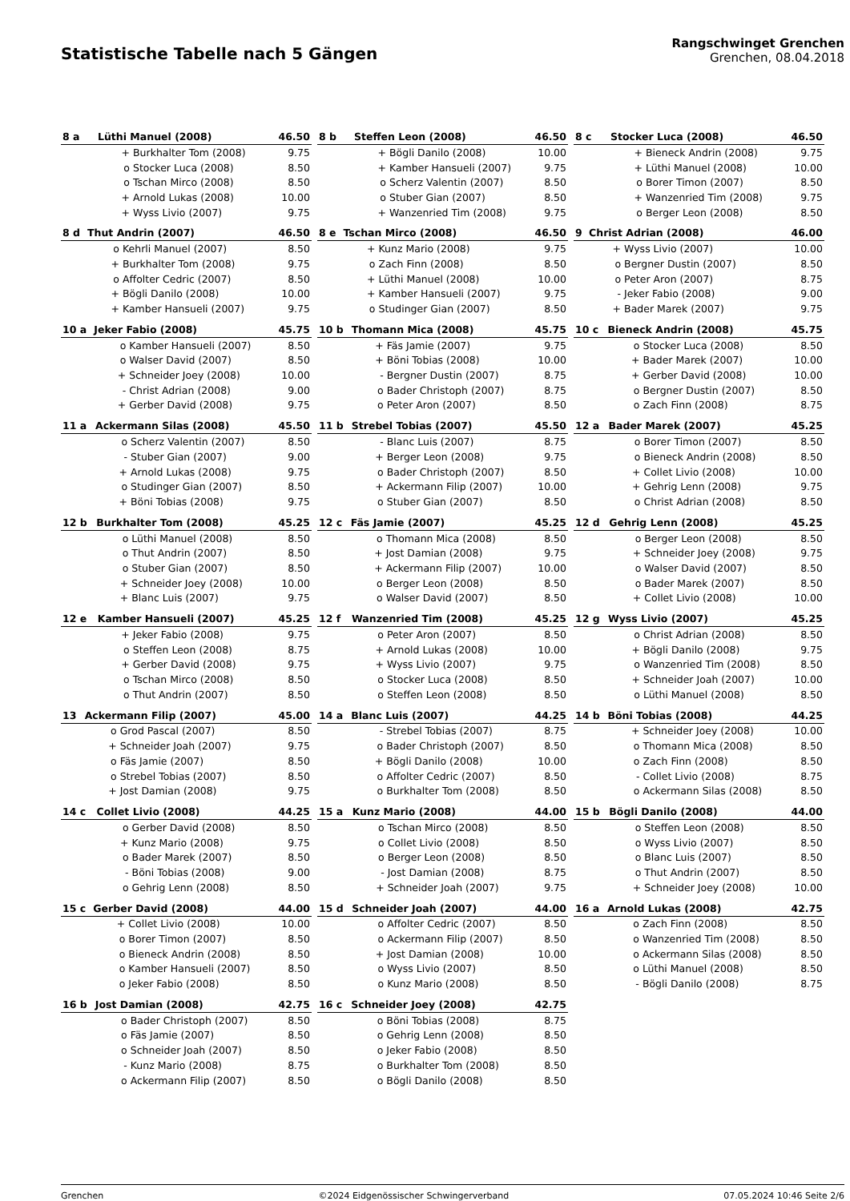Statistische Tabelle nach 5 Gängen
Rangschwinget Grenchen
Grenchen, 08.04.2018
| 8 a | Lüthi Manuel (2008) | | 46.50 |
| --- | --- | --- | --- |
| | + | Burkhalter Tom (2008) | 9.75 |
| | o | Stocker Luca (2008) | 8.50 |
| | o | Tschan Mirco (2008) | 8.50 |
| | + | Arnold Lukas (2008) | 10.00 |
| | + | Wyss Livio (2007) | 9.75 |
| 8 b | Steffen Leon (2008) | | 46.50 |
| --- | --- | --- | --- |
| | + | Bögli Danilo (2008) | 10.00 |
| | + | Kamber Hansueli (2007) | 9.75 |
| | o | Scherz Valentin (2007) | 8.50 |
| | o | Stuber Gian (2007) | 8.50 |
| | + | Wanzenried Tim (2008) | 9.75 |
| 8 c | Stocker Luca (2008) | | 46.50 |
| --- | --- | --- | --- |
| | + | Bieneck Andrin (2008) | 9.75 |
| | + | Lüthi Manuel (2008) | 10.00 |
| | o | Borer Timon (2007) | 8.50 |
| | + | Wanzenried Tim (2008) | 9.75 |
| | o | Berger Leon (2008) | 8.50 |
| 8 d | Thut Andrin (2007) | | 46.50 |
| --- | --- | --- | --- |
| | o | Kehrli Manuel (2007) | 8.50 |
| | + | Burkhalter Tom (2008) | 9.75 |
| | o | Affolter Cedric (2007) | 8.50 |
| | + | Bögli Danilo (2008) | 10.00 |
| | + | Kamber Hansueli (2007) | 9.75 |
| 8 e | Tschan Mirco (2008) | | 46.50 |
| --- | --- | --- | --- |
| | + | Kunz Mario (2008) | 9.75 |
| | o | Zach Finn (2008) | 8.50 |
| | + | Lüthi Manuel (2008) | 10.00 |
| | + | Kamber Hansueli (2007) | 9.75 |
| | o | Studinger Gian (2007) | 8.50 |
| 9 | Christ Adrian (2008) | | 46.00 |
| --- | --- | --- | --- |
| | + | Wyss Livio (2007) | 10.00 |
| | o | Bergner Dustin (2007) | 8.50 |
| | o | Peter Aron (2007) | 8.75 |
| | - | Jeker Fabio (2008) | 9.00 |
| | + | Bader Marek (2007) | 9.75 |
| 10 a | Jeker Fabio (2008) | | 45.75 |
| --- | --- | --- | --- |
| | o | Kamber Hansueli (2007) | 8.50 |
| | o | Walser David (2007) | 8.50 |
| | + | Schneider Joey (2008) | 10.00 |
| | - | Christ Adrian (2008) | 9.00 |
| | + | Gerber David (2008) | 9.75 |
| 10 b | Thomann Mica (2008) | | 45.75 |
| --- | --- | --- | --- |
| | + | Fäs Jamie (2007) | 9.75 |
| | + | Böni Tobias (2008) | 10.00 |
| | - | Bergner Dustin (2007) | 8.75 |
| | o | Bader Christoph (2007) | 8.75 |
| | o | Peter Aron (2007) | 8.50 |
| 10 c | Bieneck Andrin (2008) | | 45.75 |
| --- | --- | --- | --- |
| | o | Stocker Luca (2008) | 8.50 |
| | + | Bader Marek (2007) | 10.00 |
| | + | Gerber David (2008) | 10.00 |
| | o | Bergner Dustin (2007) | 8.50 |
| | o | Zach Finn (2008) | 8.75 |
| 11 a | Ackermann Silas (2008) | | 45.50 |
| --- | --- | --- | --- |
| | o | Scherz Valentin (2007) | 8.50 |
| | - | Stuber Gian (2007) | 9.00 |
| | + | Arnold Lukas (2008) | 9.75 |
| | o | Studinger Gian (2007) | 8.50 |
| | + | Böni Tobias (2008) | 9.75 |
| 11 b | Strebel Tobias (2007) | | 45.50 |
| --- | --- | --- | --- |
| | - | Blanc Luis (2007) | 8.75 |
| | + | Berger Leon (2008) | 9.75 |
| | o | Bader Christoph (2007) | 8.50 |
| | + | Ackermann Filip (2007) | 10.00 |
| | o | Stuber Gian (2007) | 8.50 |
| 12 a | Bader Marek (2007) | | 45.25 |
| --- | --- | --- | --- |
| | o | Borer Timon (2007) | 8.50 |
| | o | Bieneck Andrin (2008) | 8.50 |
| | + | Collet Livio (2008) | 10.00 |
| | + | Gehrig Lenn (2008) | 9.75 |
| | o | Christ Adrian (2008) | 8.50 |
| 12 b | Burkhalter Tom (2008) | | 45.25 |
| --- | --- | --- | --- |
| | o | Lüthi Manuel (2008) | 8.50 |
| | o | Thut Andrin (2007) | 8.50 |
| | o | Stuber Gian (2007) | 8.50 |
| | + | Schneider Joey (2008) | 10.00 |
| | + | Blanc Luis (2007) | 9.75 |
| 12 c | Fäs Jamie (2007) | | 45.25 |
| --- | --- | --- | --- |
| | o | Thomann Mica (2008) | 8.50 |
| | + | Jost Damian (2008) | 9.75 |
| | + | Ackermann Filip (2007) | 10.00 |
| | o | Berger Leon (2008) | 8.50 |
| | o | Walser David (2007) | 8.50 |
| 12 d | Gehrig Lenn (2008) | | 45.25 |
| --- | --- | --- | --- |
| | o | Berger Leon (2008) | 8.50 |
| | + | Schneider Joey (2008) | 9.75 |
| | o | Walser David (2007) | 8.50 |
| | o | Bader Marek (2007) | 8.50 |
| | + | Collet Livio (2008) | 10.00 |
| 12 e | Kamber Hansueli (2007) | | 45.25 |
| --- | --- | --- | --- |
| | + | Jeker Fabio (2008) | 9.75 |
| | o | Steffen Leon (2008) | 8.75 |
| | + | Gerber David (2008) | 9.75 |
| | o | Tschan Mirco (2008) | 8.50 |
| | o | Thut Andrin (2007) | 8.50 |
| 12 f | Wanzenried Tim (2008) | | 45.25 |
| --- | --- | --- | --- |
| | o | Peter Aron (2007) | 8.50 |
| | + | Arnold Lukas (2008) | 10.00 |
| | + | Wyss Livio (2007) | 9.75 |
| | o | Stocker Luca (2008) | 8.50 |
| | o | Steffen Leon (2008) | 8.50 |
| 12 g | Wyss Livio (2007) | | 45.25 |
| --- | --- | --- | --- |
| | o | Christ Adrian (2008) | 8.50 |
| | + | Bögli Danilo (2008) | 9.75 |
| | o | Wanzenried Tim (2008) | 8.50 |
| | + | Schneider Joah (2007) | 10.00 |
| | o | Lüthi Manuel (2008) | 8.50 |
| 13 | Ackermann Filip (2007) | | 45.00 |
| --- | --- | --- | --- |
| | o | Grod Pascal (2007) | 8.50 |
| | + | Schneider Joah (2007) | 9.75 |
| | o | Fäs Jamie (2007) | 8.50 |
| | o | Strebel Tobias (2007) | 8.50 |
| | + | Jost Damian (2008) | 9.75 |
| 14 a | Blanc Luis (2007) | | 44.25 |
| --- | --- | --- | --- |
| | - | Strebel Tobias (2007) | 8.75 |
| | o | Bader Christoph (2007) | 8.50 |
| | + | Bögli Danilo (2008) | 10.00 |
| | o | Affolter Cedric (2007) | 8.50 |
| | o | Burkhalter Tom (2008) | 8.50 |
| 14 b | Böni Tobias (2008) | | 44.25 |
| --- | --- | --- | --- |
| | + | Schneider Joey (2008) | 10.00 |
| | o | Thomann Mica (2008) | 8.50 |
| | o | Zach Finn (2008) | 8.50 |
| | - | Collet Livio (2008) | 8.75 |
| | o | Ackermann Silas (2008) | 8.50 |
| 14 c | Collet Livio (2008) | | 44.25 |
| --- | --- | --- | --- |
| | o | Gerber David (2008) | 8.50 |
| | + | Kunz Mario (2008) | 9.75 |
| | o | Bader Marek (2007) | 8.50 |
| | - | Böni Tobias (2008) | 9.00 |
| | o | Gehrig Lenn (2008) | 8.50 |
| 15 a | Kunz Mario (2008) | | 44.00 |
| --- | --- | --- | --- |
| | o | Tschan Mirco (2008) | 8.50 |
| | o | Collet Livio (2008) | 8.50 |
| | o | Berger Leon (2008) | 8.50 |
| | - | Jost Damian (2008) | 8.75 |
| | + | Schneider Joah (2007) | 9.75 |
| 15 b | Bögli Danilo (2008) | | 44.00 |
| --- | --- | --- | --- |
| | o | Steffen Leon (2008) | 8.50 |
| | o | Wyss Livio (2007) | 8.50 |
| | o | Blanc Luis (2007) | 8.50 |
| | o | Thut Andrin (2007) | 8.50 |
| | + | Schneider Joey (2008) | 10.00 |
| 15 c | Gerber David (2008) | | 44.00 |
| --- | --- | --- | --- |
| | + | Collet Livio (2008) | 10.00 |
| | o | Borer Timon (2007) | 8.50 |
| | o | Bieneck Andrin (2008) | 8.50 |
| | o | Kamber Hansueli (2007) | 8.50 |
| | o | Jeker Fabio (2008) | 8.50 |
| 15 d | Schneider Joah (2007) | | 44.00 |
| --- | --- | --- | --- |
| | o | Affolter Cedric (2007) | 8.50 |
| | o | Ackermann Filip (2007) | 8.50 |
| | + | Jost Damian (2008) | 10.00 |
| | o | Wyss Livio (2007) | 8.50 |
| | o | Kunz Mario (2008) | 8.50 |
| 16 a | Arnold Lukas (2008) | | 42.75 |
| --- | --- | --- | --- |
| | o | Zach Finn (2008) | 8.50 |
| | o | Wanzenried Tim (2008) | 8.50 |
| | o | Ackermann Silas (2008) | 8.50 |
| | o | Lüthi Manuel (2008) | 8.50 |
| | - | Bögli Danilo (2008) | 8.75 |
| 16 b | Jost Damian (2008) | | 42.75 |
| --- | --- | --- | --- |
| | o | Bader Christoph (2007) | 8.50 |
| | o | Fäs Jamie (2007) | 8.50 |
| | o | Schneider Joah (2007) | 8.50 |
| | - | Kunz Mario (2008) | 8.75 |
| | o | Ackermann Filip (2007) | 8.50 |
| 16 c | Schneider Joey (2008) | | 42.75 |
| --- | --- | --- | --- |
| | o | Böni Tobias (2008) | 8.75 |
| | o | Gehrig Lenn (2008) | 8.50 |
| | o | Jeker Fabio (2008) | 8.50 |
| | o | Burkhalter Tom (2008) | 8.50 |
| | o | Bögli Danilo (2008) | 8.50 |
Grenchen ©2024 Eidgenössischer Schwingerverband 07.05.2024 10:46 Seite 2/6